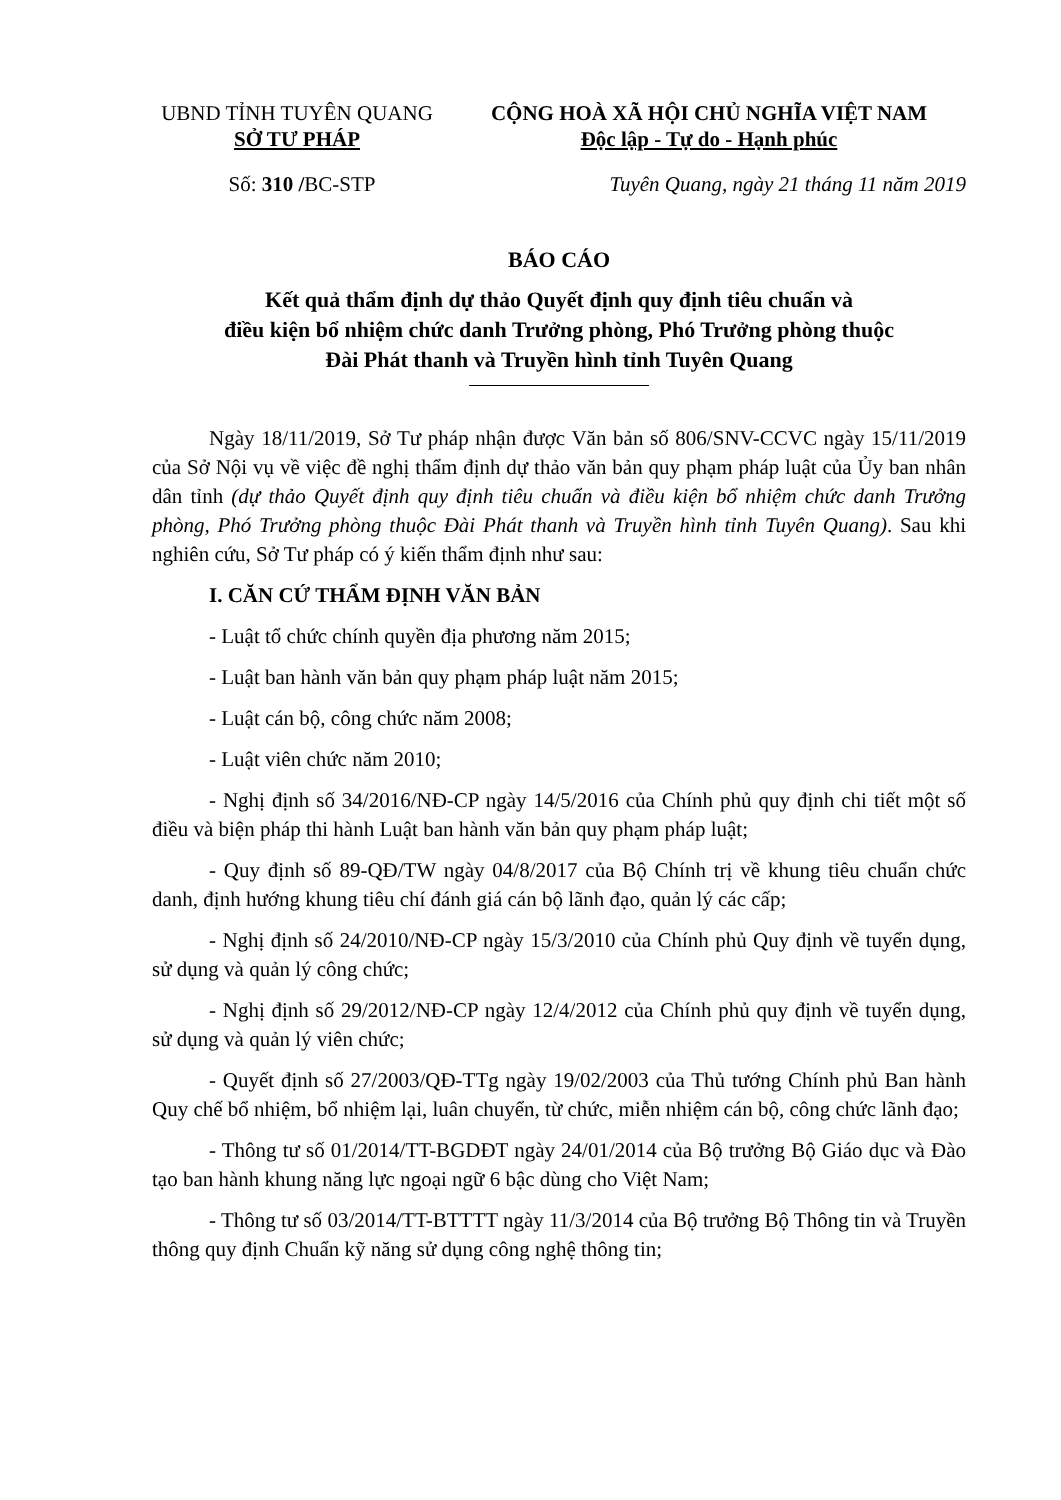UBND TỈNH TUYÊN QUANG
SỞ TƯ PHÁP
CỘNG HOÀ XÃ HỘI CHỦ NGHĨA VIỆT NAM
Độc lập - Tự do - Hạnh phúc
Số: 310 /BC-STP Tuyên Quang, ngày 21 tháng 11 năm 2019
BÁO CÁO
Kết quả thẩm định dự thảo Quyết định quy định tiêu chuẩn và
điều kiện bổ nhiệm chức danh Trưởng phòng, Phó Trưởng phòng thuộc
Đài Phát thanh và Truyền hình tỉnh Tuyên Quang
Ngày 18/11/2019, Sở Tư pháp nhận được Văn bản số 806/SNV-CCVC ngày 15/11/2019 của Sở Nội vụ về việc đề nghị thẩm định dự thảo văn bản quy phạm pháp luật của Ủy ban nhân dân tỉnh (dự thảo Quyết định quy định tiêu chuẩn và điều kiện bổ nhiệm chức danh Trưởng phòng, Phó Trưởng phòng thuộc Đài Phát thanh và Truyền hình tỉnh Tuyên Quang). Sau khi nghiên cứu, Sở Tư pháp có ý kiến thẩm định như sau:
I. CĂN CỨ THẨM ĐỊNH VĂN BẢN
- Luật tổ chức chính quyền địa phương năm 2015;
- Luật ban hành văn bản quy phạm pháp luật năm 2015;
- Luật cán bộ, công chức năm 2008;
- Luật viên chức năm 2010;
- Nghị định số 34/2016/NĐ-CP ngày 14/5/2016 của Chính phủ quy định chi tiết một số điều và biện pháp thi hành Luật ban hành văn bản quy phạm pháp luật;
- Quy định số 89-QĐ/TW ngày 04/8/2017 của Bộ Chính trị về khung tiêu chuẩn chức danh, định hướng khung tiêu chí đánh giá cán bộ lãnh đạo, quản lý các cấp;
- Nghị định số 24/2010/NĐ-CP ngày 15/3/2010 của Chính phủ Quy định về tuyển dụng, sử dụng và quản lý công chức;
- Nghị định số 29/2012/NĐ-CP ngày 12/4/2012 của Chính phủ quy định về tuyển dụng, sử dụng và quản lý viên chức;
- Quyết định số 27/2003/QĐ-TTg ngày 19/02/2003 của Thủ tướng Chính phủ Ban hành Quy chế bổ nhiệm, bổ nhiệm lại, luân chuyển, từ chức, miễn nhiệm cán bộ, công chức lãnh đạo;
- Thông tư số 01/2014/TT-BGDĐT ngày 24/01/2014 của Bộ trưởng Bộ Giáo dục và Đào tạo ban hành khung năng lực ngoại ngữ 6 bậc dùng cho Việt Nam;
- Thông tư số 03/2014/TT-BTTTT ngày 11/3/2014 của Bộ trưởng Bộ Thông tin và Truyền thông quy định Chuẩn kỹ năng sử dụng công nghệ thông tin;